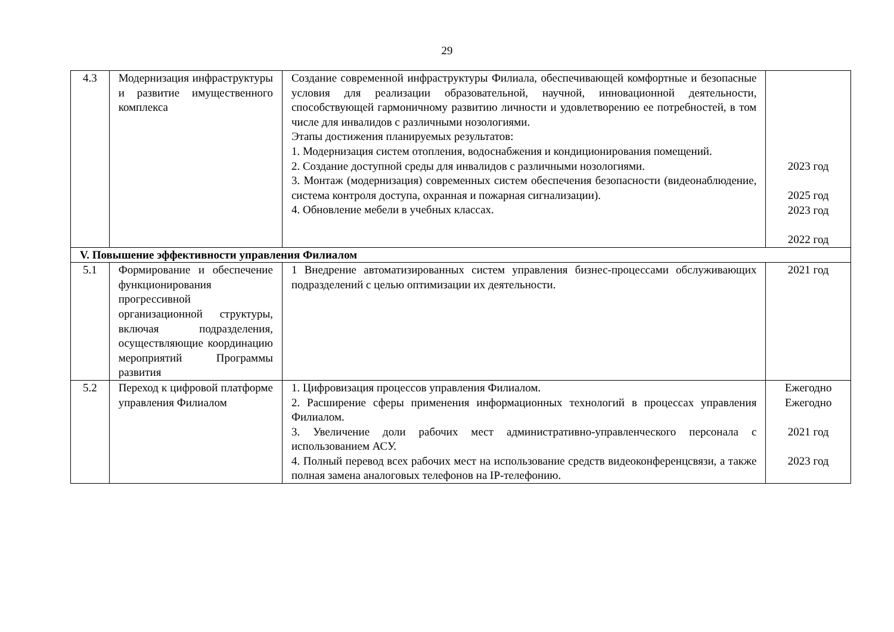29
| 4.3 | Модернизация инфраструктуры и развитие имущественного комплекса | Создание современной инфраструктуры Филиала, обеспечивающей комфортные и безопасные условия для реализации образовательной, научной, инновационной деятельности, способствующей гармоничному развитию личности и удовлетворению ее потребностей, в том числе для инвалидов с различными нозологиями. Этапы достижения планируемых результатов: 1. Модернизация систем отопления, водоснабжения и кондиционирования помещений. 2. Создание доступной среды для инвалидов с различными нозологиями. 3. Монтаж (модернизация) современных систем обеспечения безопасности (видеонаблюдение, система контроля доступа, охранная и пожарная сигнализации). 4. Обновление мебели в учебных классах. | 2023 год 2025 год 2023 год 2022 год |
| V. Повышение эффективности управления Филиалом | | | |
| 5.1 | Формирование и обеспечение функционирования прогрессивной организационной структуры, включая подразделения, осуществляющие координацию мероприятий Программы развития | 1 Внедрение автоматизированных систем управления бизнес-процессами обслуживающих подразделений с целью оптимизации их деятельности. | 2021 год |
| 5.2 | Переход к цифровой платформе управления Филиалом | 1. Цифровизация процессов управления Филиалом. 2. Расширение сферы применения информационных технологий в процессах управления Филиалом. 3. Увеличение доли рабочих мест административно-управленческого персонала с использованием АСУ. 4. Полный перевод всех рабочих мест на использование средств видеоконференцсвязи, а также полная замена аналоговых телефонов на IP-телефонию. | Ежегодно Ежегодно 2021 год 2023 год |